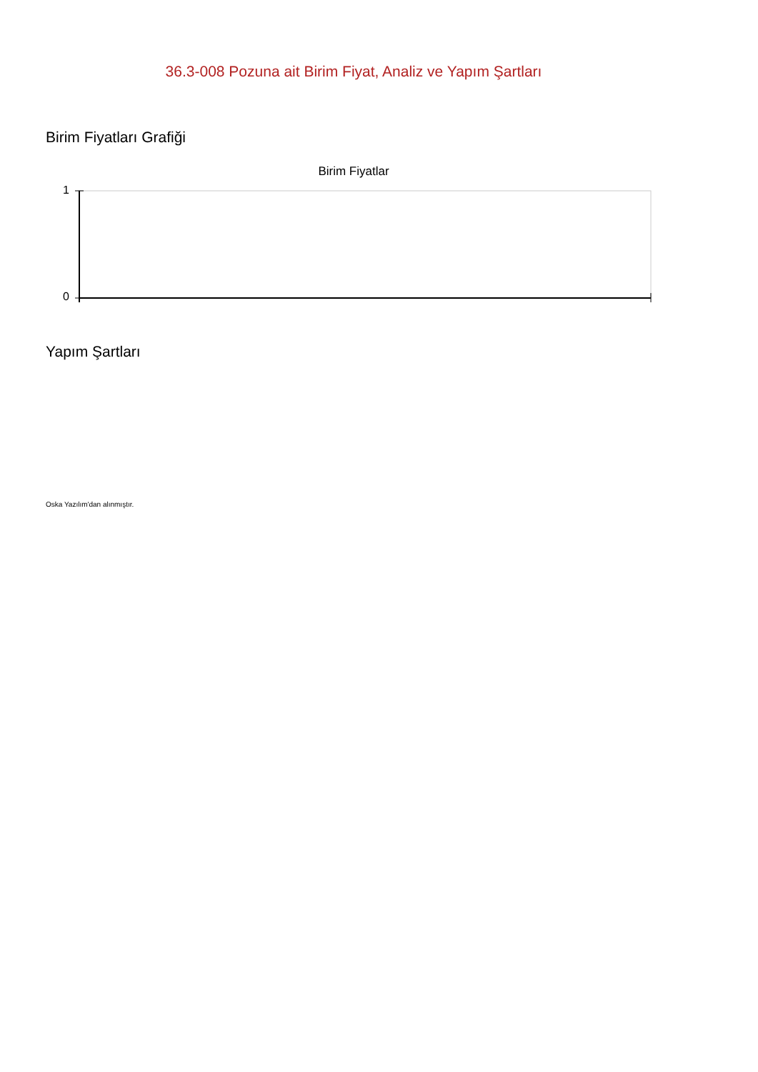36.3-008 Pozuna ait Birim Fiyat, Analiz ve Yapım Şartları
Birim Fiyatları Grafiği
Birim Fiyatlar
1
0
Yapım Şartları
Oska Yazılım'dan alınmıştır.